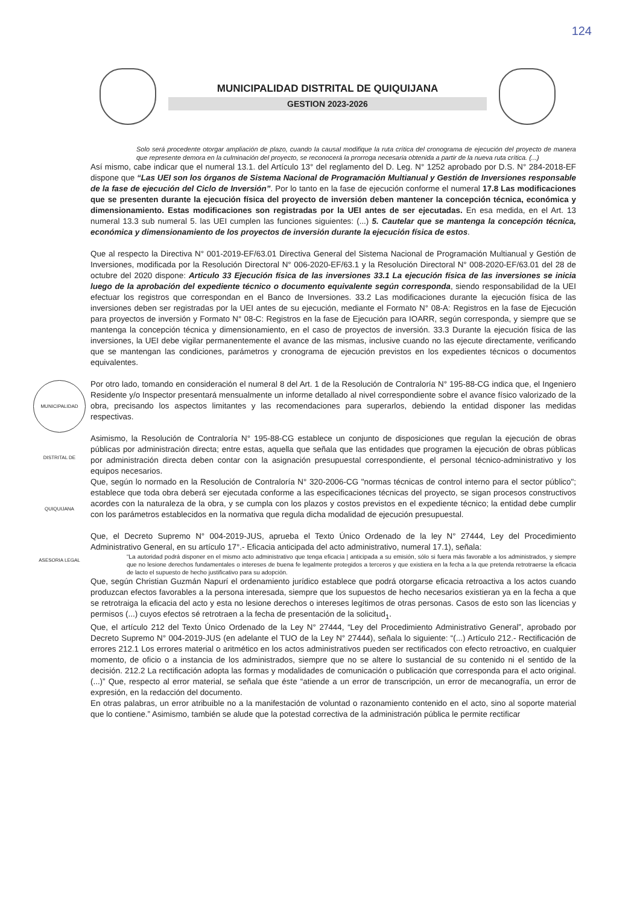124
MUNICIPALIDAD DISTRITAL DE QUIQUIJANA
GESTION 2023-2026
Solo será procedente otorgar ampliación de plazo, cuando la causal modifique la ruta crítica del cronograma de ejecución del proyecto de manera que represente demora en la culminación del proyecto, se reconocerá la prorroga necesaria obtenida a partir de la nueva ruta crítica. (...)
Así mismo, cabe indicar que el numeral 13.1. del Artículo 13° del reglamento del D. Leg. N° 1252 aprobado por D.S. N° 284-2018-EF dispone que “Las UEI son los órganos de Sistema Nacional de Programación Multianual y Gestión de Inversiones responsable de la fase de ejecución del Ciclo de Inversión”. Por lo tanto en la fase de ejecución conforme el numeral 17.8 Las modificaciones que se presenten durante la ejecución física del proyecto de inversión deben mantener la concepción técnica, económica y dimensionamiento. Estas modificaciones son registradas por la UEI antes de ser ejecutadas. En esa medida, en el Art. 13 numeral 13.3 sub numeral 5. las UEI cumplen las funciones siguientes: (...) 5. Cautelar que se mantenga la concepción técnica, económica y dimensionamiento de los proyectos de inversión durante la ejecución física de estos.
Que al respecto la Directiva N° 001-2019-EF/63.01 Directiva General del Sistema Nacional de Programación Multianual y Gestión de Inversiones, modificada por la Resolución Directoral N° 006-2020-EF/63.1 y la Resolución Directoral N° 008-2020-EF/63.01 del 28 de octubre del 2020 dispone: Articulo 33 Ejecución física de las inversiones 33.1 La ejecución física de las inversiones se inicia luego de la aprobación del expediente técnico o documento equivalente según corresponda, siendo responsabilidad de la UEI efectuar los registros que correspondan en el Banco de Inversiones. 33.2 Las modificaciones durante la ejecución física de las inversiones deben ser registradas por la UEI antes de su ejecución, mediante el Formato N° 08-A: Registros en la fase de Ejecución para proyectos de inversión y Formato N° 08-C: Registros en la fase de Ejecución para IOARR, según corresponda, y siempre que se mantenga la concepción técnica y dimensionamiento, en el caso de proyectos de inversión. 33.3 Durante la ejecución física de las inversiones, la UEI debe vigilar permanentemente el avance de las mismas, inclusive cuando no las ejecute directamente, verificando que se mantengan las condiciones, parámetros y cronograma de ejecución previstos en los expedientes técnicos o documentos equivalentes.
Por otro lado, tomando en consideración el numeral 8 del Art. 1 de la Resolución de Contraloría N° 195-88-CG indica que, el Ingeniero Residente y/o Inspector presentará mensualmente un informe detallado al nivel correspondiente sobre el avance físico valorizado de la obra, precisando los aspectos limitantes y las recomendaciones para superarlos, debiendo la entidad disponer las medidas respectivas.
Asimismo, la Resolución de Contraloría N° 195-88-CG establece un conjunto de disposiciones que regulan la ejecución de obras públicas por administración directa; entre estas, aquella que señala que las entidades que programen la ejecución de obras públicas por administración directa deben contar con la asignación presupuestal correspondiente, el personal técnico-administrativo y los equipos necesarios.
Que, según lo normado en la Resolución de Contraloría N° 320-2006-CG "normas técnicas de control interno para el sector público"; establece que toda obra deberá ser ejecutada conforme a las especificaciones técnicas del proyecto, se sigan procesos constructivos acordes con la naturaleza de la obra, y se cumpla con los plazos y costos previstos en el expediente técnico; la entidad debe cumplir con los parámetros establecidos en la normativa que regula dicha modalidad de ejecución presupuestal.
Que, el Decreto Supremo N° 004-2019-JUS, aprueba el Texto Único Ordenado de la ley N° 27444, Ley del Procedimiento Administrativo General, en su artículo 17°.- Eficacia anticipada del acto administrativo, numeral 17.1), señala:
“La autoridad podrá disponer en el mismo acto administrativo que tenga eficacia | anticipada a su emisión, sólo si fuera más favorable a los administrados, y siempre que no lesione derechos fundamentales o intereses de buena fe legalmente protegidos a terceros y que existiera en la fecha a la que pretenda retrotraerse la eficacia de lacto el supuesto de hecho justificativo para su adopción.
Que, según Christian Guzmán Napurí el ordenamiento jurídico establece que podrá otorgarse eficacia retroactiva a los actos cuando produzcan efectos favorables a la persona interesada, siempre que los supuestos de hecho necesarios existieran ya en la fecha a que se retrotraiga la eficacia del acto y esta no lesione derechos o intereses legítimos de otras personas. Casos de esto son las licencias y permisos (...) cuyos efectos sé retrotraen a la fecha de presentación de la solicitud<sub>1</sub>.
Que, el artículo 212 del Texto Único Ordenado de la Ley N° 27444, “Ley del Procedimiento Administrativo General”, aprobado por Decreto Supremo N° 004-2019-JUS (en adelante el TUO de la Ley N° 27444), señala lo siguiente: “(...) Artículo 212.- Rectificación de errores 212.1 Los errores material o aritmético en los actos administrativos pueden ser rectificados con efecto retroactivo, en cualquier momento, de oficio o a instancia de los administrados, siempre que no se altere lo sustancial de su contenido ni el sentido de la decisión. 212.2 La rectificación adopta las formas y modalidades de comunicación o publicación que corresponda para el acto original. (...)” Que, respecto al error material, se señala que éste “atiende a un error de transcripción, un error de mecanografía, un error de expresión, en la redacción del documento.
En otras palabras, un error atribuible no a la manifestación de voluntad o razonamiento contenido en el acto, sino al soporte material que lo contiene.” Asimismo, también se alude que la potestad correctiva de la administración pública le permite rectificar
MUNICIPALIDAD DISTRITAL DE QUIQUIJANA ASESORIA LEGAL